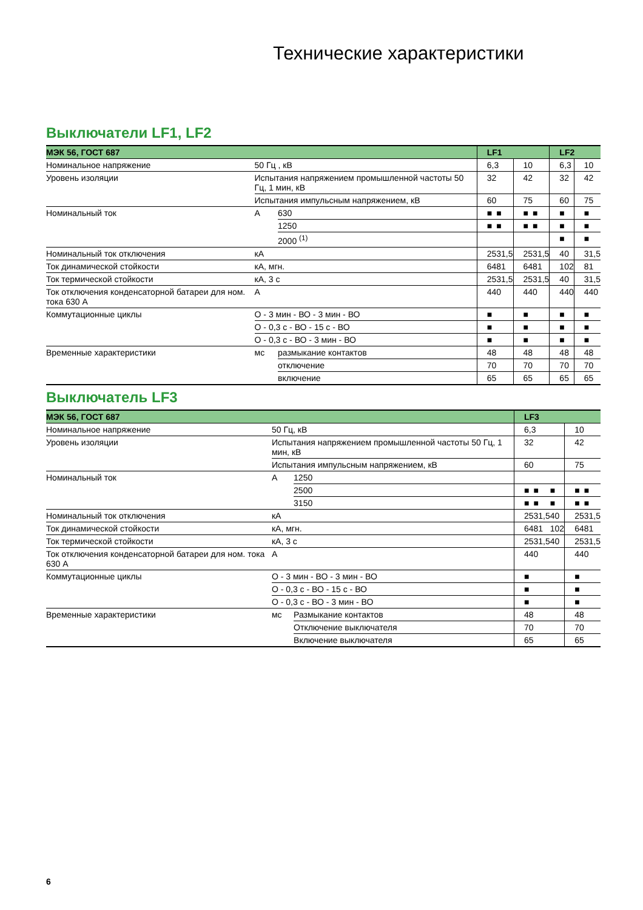Технические характеристики
Выключатели LF1, LF2
| МЭК 56, ГОСТ 687 | | | LF1 | | | | LF2 | |
| --- | --- | --- | --- | --- | --- | --- | --- | --- |
| Номинальное напряжение | 50 Гц , кВ | | 6,3 | | 10 | | 6,3 | 10 |
| Уровень изоляции | Испытания напряжением промышленной частоты 50 Гц, 1 мин, кВ | | 32 | | 42 | | 32 | 42 |
| | Испытания импульсным напряжением, кВ | | 60 | | 75 | | 60 | 75 |
| Номинальный ток | А | 630 | ■ | ■ | ■ | ■ | ■ | ■ |
| | | 1250 | ■ | ■ | ■ | ■ | ■ | ■ |
| | | 2000 <sup>(1)</sup> | | | | | ■ | ■ |
| Номинальный ток отключения | кА | | 25 | 31,5 | 25 | 31,5 | 40 | 31,5 |
| Ток динамической стойкости | кА, мгн. | | 64 | 81 | 64 | 81 | 102 | 81 |
| Ток термической стойкости | кА, 3 с | | 25 | 31,5 | 25 | 31,5 | 40 | 31,5 |
| Ток отключения конденсаторной батареи для ном. тока 630 А | А | | 440 | | 440 | | 440 | 440 |
| Коммутационные циклы | О - 3 мин - ВО - 3 мин - ВО | | ■ | | ■ | | ■ | ■ |
| | О - 0,3 с - ВО - 15 с - ВО | | ■ | | ■ | | ■ | ■ |
| | О - 0,3 с - ВО - 3 мин - ВО | | ■ | | ■ | | ■ | ■ |
| Временные характеристики | мс | размыкание контактов | 48 | | 48 | | 48 | 48 |
| | | отключение | 70 | | 70 | | 70 | 70 |
| | | включение | 65 | | 65 | | 65 | 65 |
Выключатель LF3
| МЭК 56, ГОСТ 687 | | | LF3 | | | | |
| --- | --- | --- | --- | --- | --- | --- | --- |
| Номинальное напряжение | 50 Гц, кВ | | 6,3 | | | 10 | |
| Уровень изоляции | Испытания напряжением промышленной частоты 50 Гц, 1 мин, кВ | | 32 | | | 42 | |
| | Испытания импульсным напряжением, кВ | | 60 | | | 75 | |
| Номинальный ток | А | 1250 | | | | | |
| | | 2500 | ■ | ■ | ■ | ■ | ■ |
| | | 3150 | ■ | ■ | ■ | ■ | ■ |
| Номинальный ток отключения | кА | | 25 | 31,5 | 40 | 25 | 31,5 |
| Ток динамической стойкости | кА, мгн. | | 64 | 81 | 102 | 64 | 81 |
| Ток термической стойкости | кА, 3 с | | 25 | 31,5 | 40 | 25 | 31,5 |
| Ток отключения конденсаторной батареи для ном. тока 630 А | А | | 440 | | | 440 | |
| Коммутационные циклы | О - 3 мин - ВО - 3 мин - ВО | | ■ | | | ■ | |
| | О - 0,3 с - ВО - 15 с - ВО | | ■ | | | ■ | |
| | О - 0,3 с - ВО - 3 мин - ВО | | ■ | | | ■ | |
| Временные характеристики | мс | Размыкание контактов | 48 | | | 48 | |
| | | Отключение выключателя | 70 | | | 70 | |
| | | Включение выключателя | 65 | | | 65 | |
6